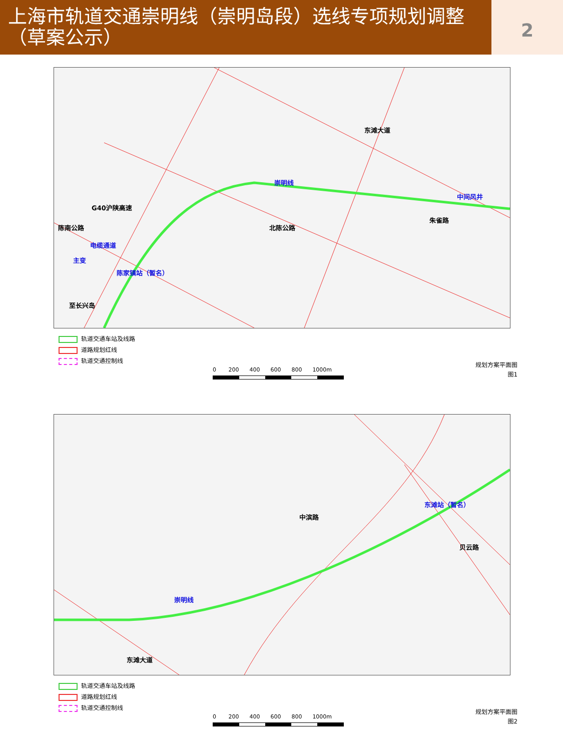上海市轨道交通崇明线（崇明岛段）选线专项规划调整（草案公示）
2
崇明线
中间风井
东滩大道
G40沪陕高速
陈南公路
电缆通道
主变
陈家镇站（暂名）
北陈公路
朱雀路
至长兴岛
轨道交通车站及线路
道路规划红线
轨道交通控制线
0 200 400 600 800 1000m
规划方案平面图
图1
崇明线
中滨路
东滩站（暂名）
贝云路
东滩大道
轨道交通车站及线路
道路规划红线
轨道交通控制线
0 200 400 600 800 1000m
规划方案平面图
图2